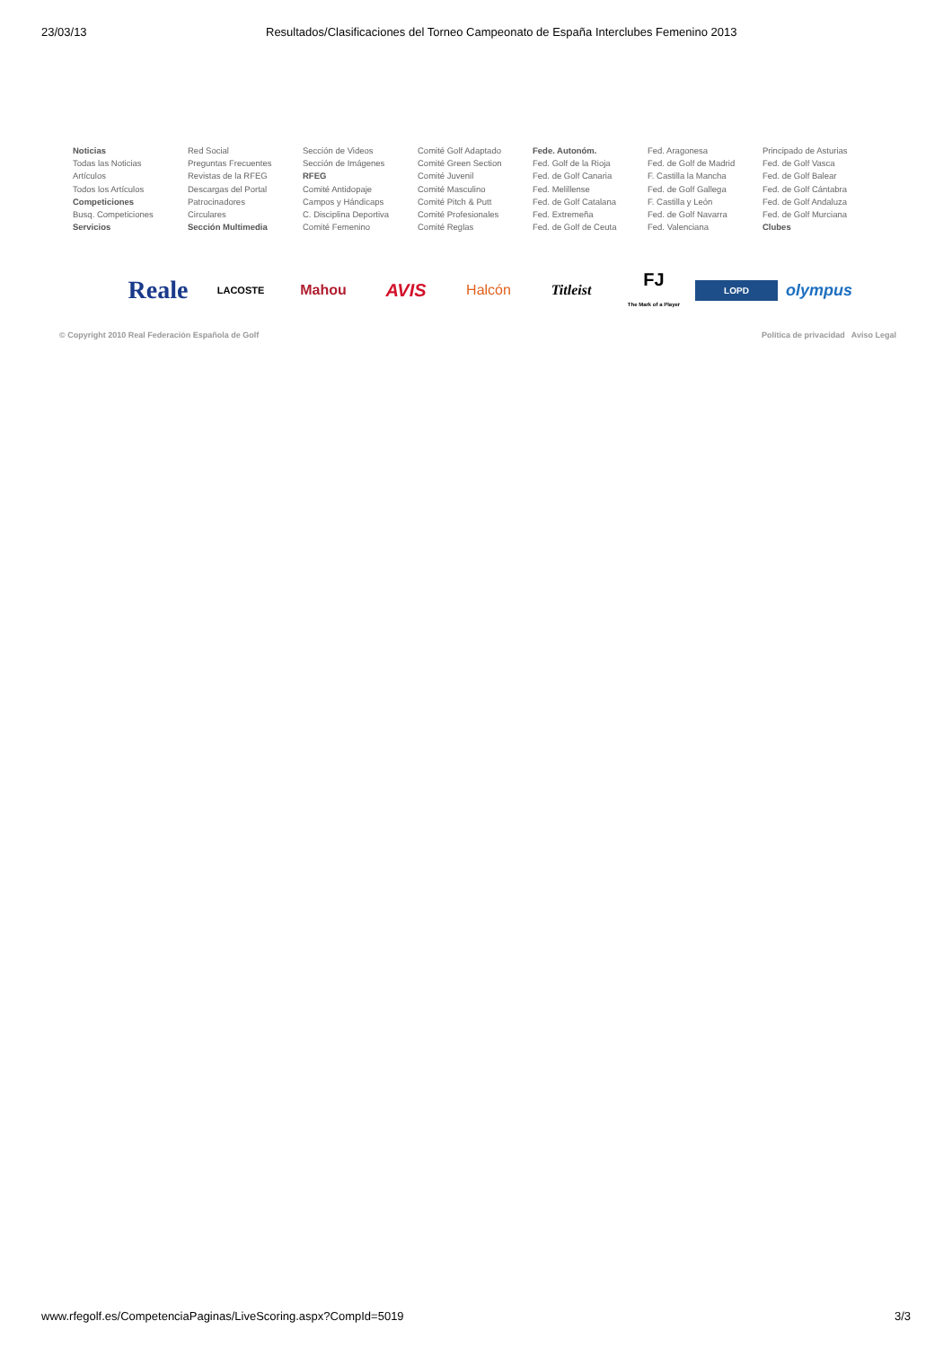23/03/13 Resultados/Clasificaciones del Torneo Campeonato de España Interclubes Femenino 2013
Noticias
Todas las Noticias
Artículos
Todos los Artículos
Competiciones
Busq. Competiciones
Servicios
Red Social
Preguntas Frecuentes
Revistas de la RFEG
Descargas del Portal
Patrocinadores
Circulares
Sección Multimedia
Sección de Videos
Sección de Imágenes
RFEG
Comité Antidopaje
Campos y Hándicaps
C. Disciplina Deportiva
Comité Femenino
Comité Golf Adaptado
Comité Green Section
Comité Juvenil
Comité Masculino
Comité Pitch & Putt
Comité Profesionales
Comité Reglas
Fede. Autonóm.
Fed. Golf de la Rioja
Fed. de Golf Canaria
Fed. Melillense
Fed. de Golf Catalana
Fed. Extremeña
Fed. de Golf de Ceuta
Fed. Aragonesa
Fed. de Golf de Madrid
F. Castilla la Mancha
Fed. de Golf Gallega
F. Castilla y León
Fed. de Golf Navarra
Fed. Valenciana
Principado de Asturias
Fed. de Golf Vasca
Fed. de Golf Balear
Fed. de Golf Cántabra
Fed. de Golf Andaluza
Fed. de Golf Murciana
Clubes
Reale
LACOSTE
Mahou
AVIS
Halcón Titleist
FJ
The Mark of a Player
LOPD
olympus
© Copyright 2010 Real Federación Española de Golf Política de privacidad Aviso Legal
www.rfegolf.es/CompetenciaPaginas/LiveScoring.aspx?CompId=5019 3/3